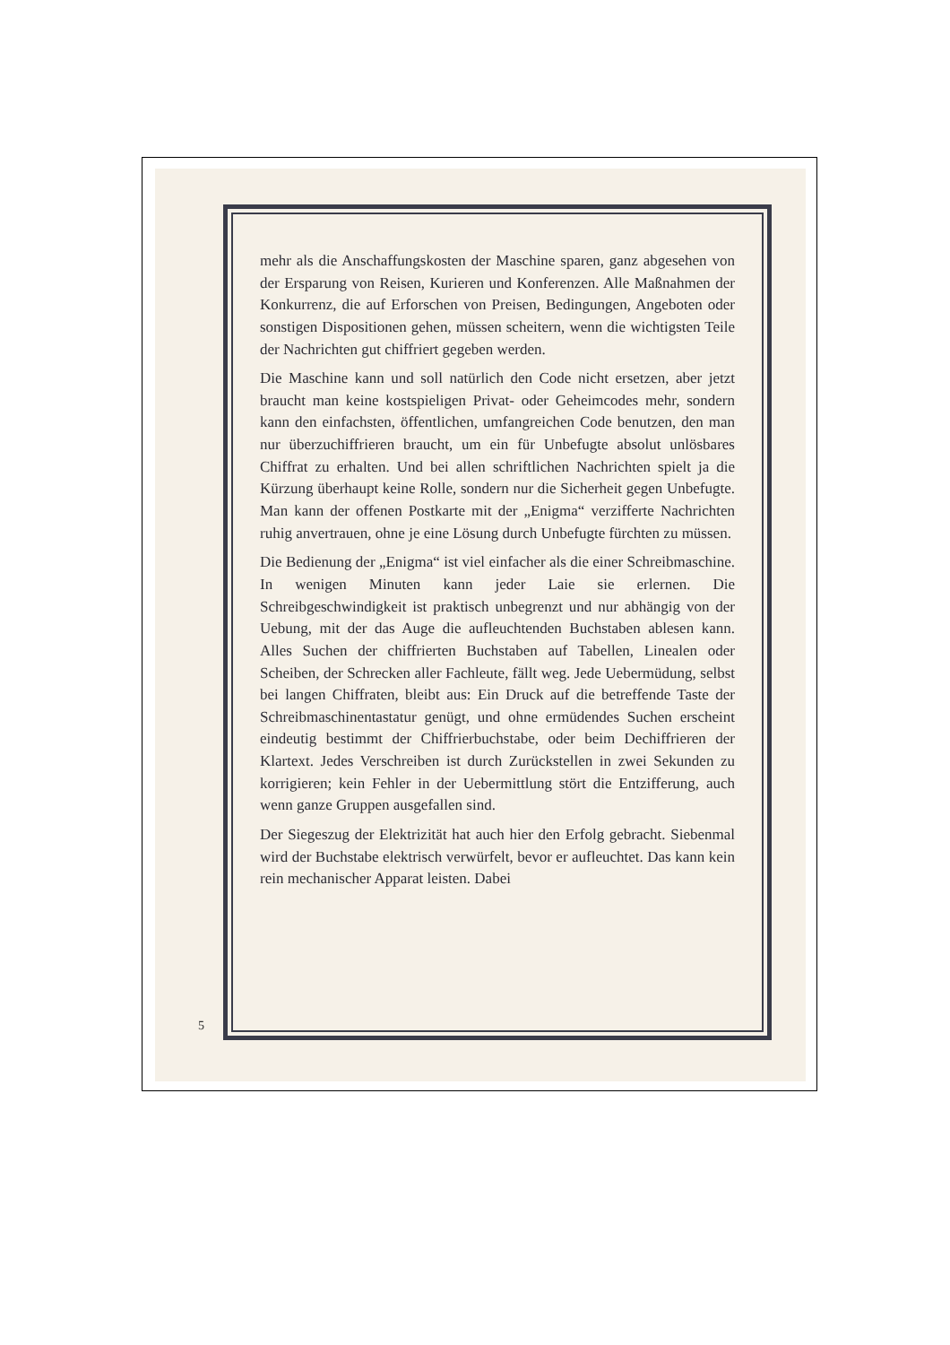mehr als die Anschaffungskosten der Maschine sparen, ganz abgesehen von der Ersparung von Reisen, Kurieren und Konferenzen. Alle Maßnahmen der Konkurrenz, die auf Erforschen von Preisen, Bedingungen, Angeboten oder sonstigen Dispositionen gehen, müssen scheitern, wenn die wichtigsten Teile der Nachrichten gut chiffriert gegeben werden.
Die Maschine kann und soll natürlich den Code nicht ersetzen, aber jetzt braucht man keine kostspieligen Privat- oder Geheimcodes mehr, sondern kann den einfachsten, öffentlichen, umfangreichen Code benutzen, den man nur überzuchiffrieren braucht, um ein für Unbefugte absolut unlösbares Chiffrat zu erhalten. Und bei allen schriftlichen Nachrichten spielt ja die Kürzung überhaupt keine Rolle, sondern nur die Sicherheit gegen Unbefugte. Man kann der offenen Postkarte mit der „Enigma“ verzifferte Nachrichten ruhig anvertrauen, ohne je eine Lösung durch Unbefugte fürchten zu müssen.
Die Bedienung der „Enigma“ ist viel einfacher als die einer Schreibmaschine. In wenigen Minuten kann jeder Laie sie erlernen. Die Schreibgeschwindigkeit ist praktisch unbegrenzt und nur abhängig von der Uebung, mit der das Auge die aufleuchtenden Buchstaben ablesen kann. Alles Suchen der chiffrierten Buchstaben auf Tabellen, Linealen oder Scheiben, der Schrecken aller Fachleute, fällt weg. Jede Uebermüdung, selbst bei langen Chiffraten, bleibt aus: Ein Druck auf die betreffende Taste der Schreibmaschinentastatur genügt, und ohne ermüdendes Suchen erscheint eindeutig bestimmt der Chiffrierbuchstabe, oder beim Dechiffrieren der Klartext. Jedes Verschreiben ist durch Zurückstellen in zwei Sekunden zu korrigieren; kein Fehler in der Uebermittlung stört die Entzifferung, auch wenn ganze Gruppen ausgefallen sind.
Der Siegeszug der Elektrizität hat auch hier den Erfolg gebracht. Siebenmal wird der Buchstabe elektrisch verwürfelt, bevor er aufleuchtet. Das kann kein rein mechanischer Apparat leisten. Dabei
5